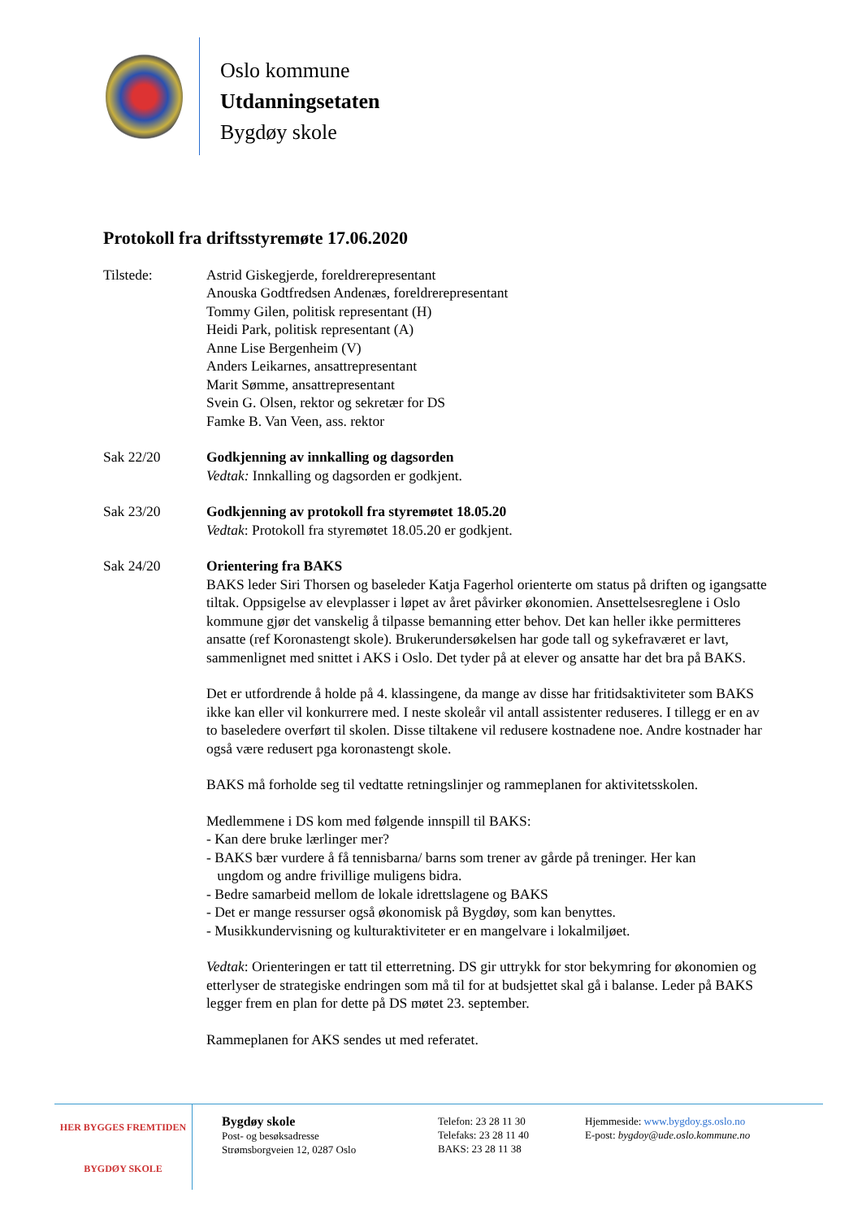Oslo kommune
Utdanningsetaten
Bygdøy skole
Protokoll fra driftsstyremøte 17.06.2020
Tilstede: Astrid Giskegjerde, foreldrerepresentant
Anouska Godtfredsen Andenæs, foreldrerepresentant
Tommy Gilen, politisk representant (H)
Heidi Park, politisk representant (A)
Anne Lise Bergenheim (V)
Anders Leikarnes, ansattrepresentant
Marit Sømme, ansattrepresentant
Svein G. Olsen, rektor og sekretær for DS
Famke B. Van Veen, ass. rektor
Sak 22/20 Godkjenning av innkalling og dagsorden
Vedtak: Innkalling og dagsorden er godkjent.
Sak 23/20 Godkjenning av protokoll fra styremøtet 18.05.20
Vedtak: Protokoll fra styremøtet 18.05.20 er godkjent.
Sak 24/20 Orientering fra BAKS
BAKS leder Siri Thorsen og baseleder Katja Fagerhol orienterte om status på driften og igangsatte tiltak. Oppsigelse av elevplasser i løpet av året påvirker økonomien. Ansettelsesreglene i Oslo kommune gjør det vanskelig å tilpasse bemanning etter behov. Det kan heller ikke permitteres ansatte (ref Koronastengt skole). Brukerundersøkelsen har gode tall og sykefraværet er lavt, sammenlignet med snittet i AKS i Oslo. Det tyder på at elever og ansatte har det bra på BAKS.
Det er utfordrende å holde på 4. klassingene, da mange av disse har fritidsaktiviteter som BAKS ikke kan eller vil konkurrere med. I neste skoleår vil antall assistenter reduseres. I tillegg er en av to baseledere overført til skolen. Disse tiltakene vil redusere kostnadene noe. Andre kostnader har også være redusert pga koronastengt skole.
BAKS må forholde seg til vedtatte retningslinjer og rammeplanen for aktivitetsskolen.
Medlemmene i DS kom med følgende innspill til BAKS:
- Kan dere bruke lærlinger mer?
- BAKS bær vurdere å få tennisbarna/ barns som trener av gårde på treninger. Her kan
ungdom og andre frivillige muligens bidra.
- Bedre samarbeid mellom de lokale idrettslagene og BAKS
- Det er mange ressurser også økonomisk på Bygdøy, som kan benyttes.
- Musikkundervisning og kulturaktiviteter er en mangelvare i lokalmiljøet.
Vedtak: Orienteringen er tatt til etterretning. DS gir uttrykk for stor bekymring for økonomien og etterlyser de strategiske endringen som må til for at budsjettet skal gå i balanse. Leder på BAKS legger frem en plan for dette på DS møtet 23. september.
Rammeplanen for AKS sendes ut med referatet.
HER BYGGES FREMTIDEN
BYGDØY SKOLE
Bygdøy skole
Post- og besøksadresse
Strømsborgveien 12, 0287 Oslo
Telefon: 23 28 11 30
Telefaks: 23 28 11 40
BAKS: 23 28 11 38
Hjemmeside: www.bygdoy.gs.oslo.no
E-post: bygdoy@ude.oslo.kommune.no